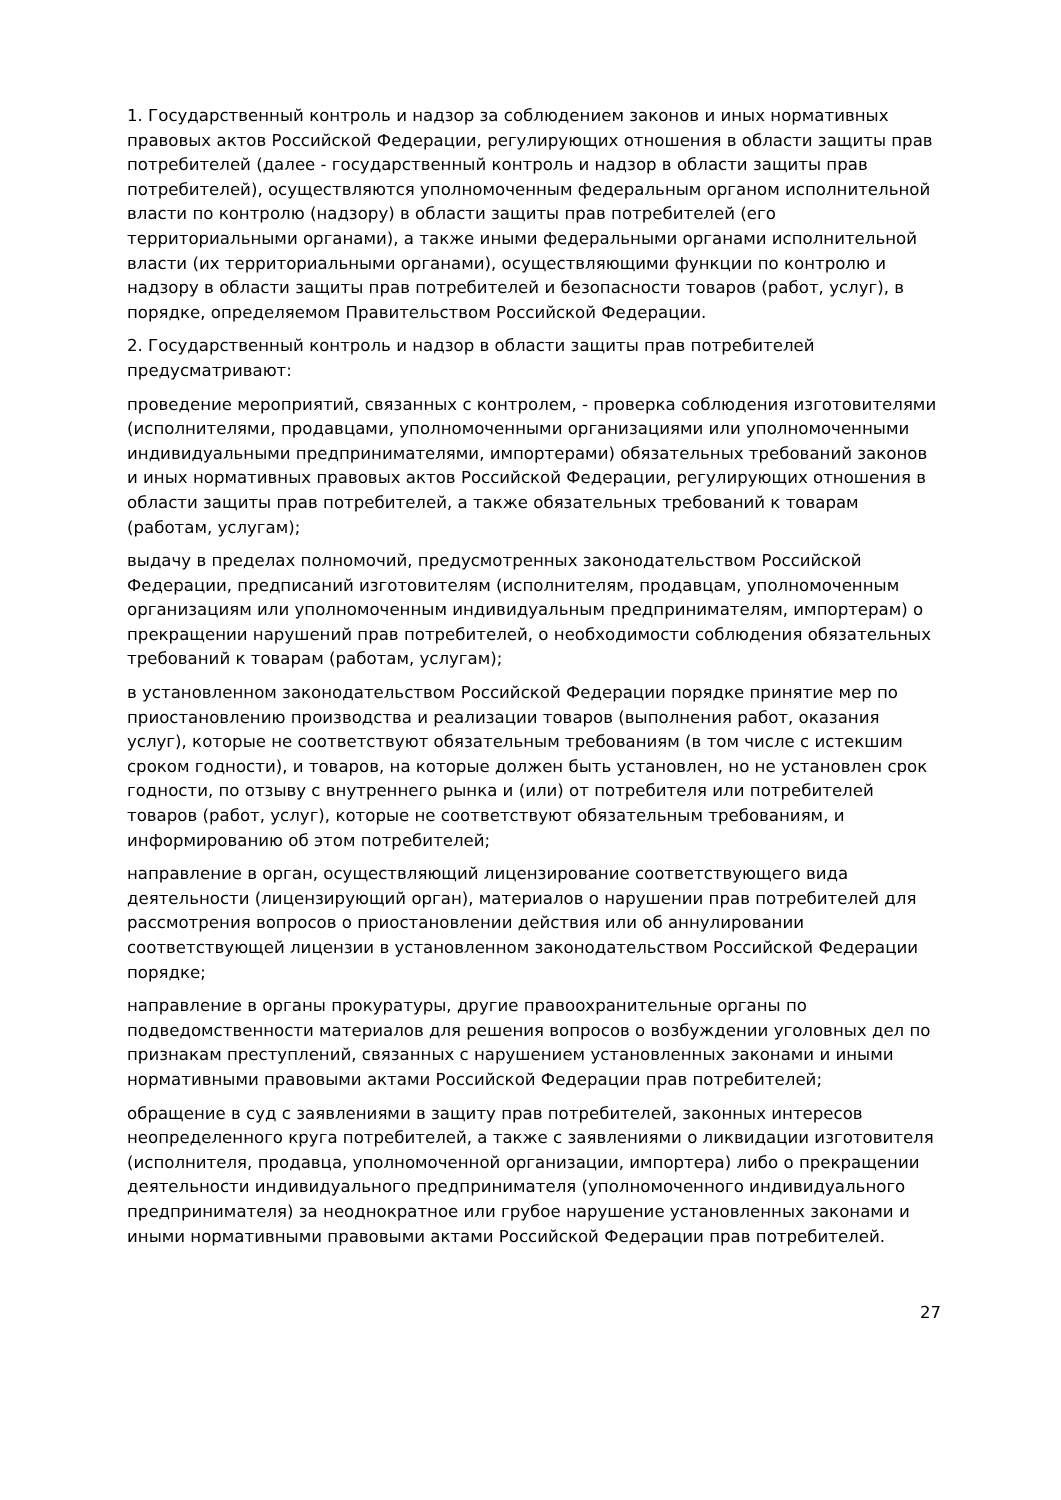1. Государственный контроль и надзор за соблюдением законов и иных нормативных правовых актов Российской Федерации, регулирующих отношения в области защиты прав потребителей (далее - государственный контроль и надзор в области защиты прав потребителей), осуществляются уполномоченным федеральным органом исполнительной власти по контролю (надзору) в области защиты прав потребителей (его территориальными органами), а также иными федеральными органами исполнительной власти (их территориальными органами), осуществляющими функции по контролю и надзору в области защиты прав потребителей и безопасности товаров (работ, услуг), в порядке, определяемом Правительством Российской Федерации.
2. Государственный контроль и надзор в области защиты прав потребителей предусматривают:
проведение мероприятий, связанных с контролем, - проверка соблюдения изготовителями (исполнителями, продавцами, уполномоченными организациями или уполномоченными индивидуальными предпринимателями, импортерами) обязательных требований законов и иных нормативных правовых актов Российской Федерации, регулирующих отношения в области защиты прав потребителей, а также обязательных требований к товарам (работам, услугам);
выдачу в пределах полномочий, предусмотренных законодательством Российской Федерации, предписаний изготовителям (исполнителям, продавцам, уполномоченным организациям или уполномоченным индивидуальным предпринимателям, импортерам) о прекращении нарушений прав потребителей, о необходимости соблюдения обязательных требований к товарам (работам, услугам);
в установленном законодательством Российской Федерации порядке принятие мер по приостановлению производства и реализации товаров (выполнения работ, оказания услуг), которые не соответствуют обязательным требованиям (в том числе с истекшим сроком годности), и товаров, на которые должен быть установлен, но не установлен срок годности, по отзыву с внутреннего рынка и (или) от потребителя или потребителей товаров (работ, услуг), которые не соответствуют обязательным требованиям, и информированию об этом потребителей;
направление в орган, осуществляющий лицензирование соответствующего вида деятельности (лицензирующий орган), материалов о нарушении прав потребителей для рассмотрения вопросов о приостановлении действия или об аннулировании соответствующей лицензии в установленном законодательством Российской Федерации порядке;
направление в органы прокуратуры, другие правоохранительные органы по подведомственности материалов для решения вопросов о возбуждении уголовных дел по признакам преступлений, связанных с нарушением установленных законами и иными нормативными правовыми актами Российской Федерации прав потребителей;
обращение в суд с заявлениями в защиту прав потребителей, законных интересов неопределенного круга потребителей, а также с заявлениями о ликвидации изготовителя (исполнителя, продавца, уполномоченной организации, импортера) либо о прекращении деятельности индивидуального предпринимателя (уполномоченного индивидуального предпринимателя) за неоднократное или грубое нарушение установленных законами и иными нормативными правовыми актами Российской Федерации прав потребителей.
27